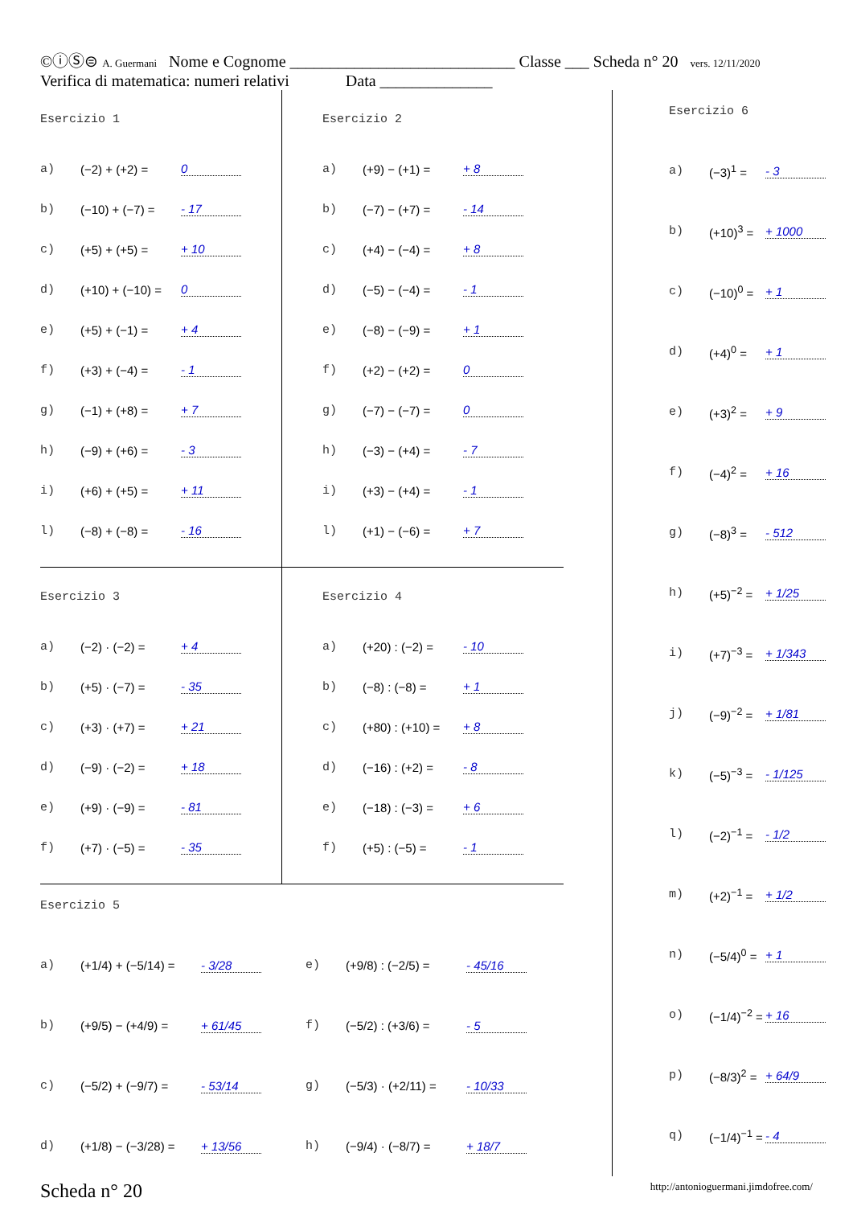©ⓘⓈ⊜ A. Guermani Nome e Cognome ____________________________ Classe ___ Scheda n° 20 vers. 12/11/2020
Verifica di matematica: numeri relativi Data ______________
Esercizio 1
a) (−2) + (+2) = 0
b) (−10) + (−7) = - 17
c) (+5) + (+5) = + 10
d) (+10) + (−10) = 0
e) (+5) + (−1) = + 4
f) (+3) + (−4) = - 1
g) (−1) + (+8) = + 7
h) (−9) + (+6) = - 3
i) (+6) + (+5) = + 11
l) (−8) + (−8) = - 16
Esercizio 2
a) (+9) − (+1) = + 8
b) (−7) − (+7) = - 14
c) (+4) − (−4) = + 8
d) (−5) − (−4) = - 1
e) (−8) − (−9) = + 1
f) (+2) − (+2) = 0
g) (−7) − (−7) = 0
h) (−3) − (+4) = - 7
i) (+3) − (+4) = - 1
l) (+1) − (−6) = + 7
Esercizio 3
a) (−2) · (−2) = + 4
b) (+5) · (−7) = - 35
c) (+3) · (+7) = + 21
d) (−9) · (−2) = + 18
e) (+9) · (−9) = - 81
f) (+7) · (−5) = - 35
Esercizio 4
a) (+20) : (−2) = - 10
b) (−8) : (−8) = + 1
c) (+80) : (+10) = + 8
d) (−16) : (+2) = - 8
e) (−18) : (−3) = + 6
f) (+5) : (−5) = - 1
Esercizio 5
a) (+1/4) + (−5/14) = - 3/28
b) (+9/5) − (+4/9) = + 61/45
c) (−5/2) + (−9/7) = - 53/14
d) (+1/8) − (−3/28) = + 13/56
e) (+9/8) : (−2/5) = - 45/16
f) (−5/2) : (+3/6) = - 5
g) (−5/3) · (+2/11) = - 10/33
h) (−9/4) · (−8/7) = + 18/7
Esercizio 6
a) (−3)<sup>1</sup> = - 3
b) (+10)<sup>3</sup> = + 1000
c) (−10)<sup>0</sup> = + 1
d) (+4)<sup>0</sup> = + 1
e) (+3)<sup>2</sup> = + 9
f) (−4)<sup>2</sup> = + 16
g) (−8)<sup>3</sup> = - 512
h) (+5)<sup>−2</sup> = + 1/25
i) (+7)<sup>−3</sup> = + 1/343
j) (−9)<sup>−2</sup> = + 1/81
k) (−5)<sup>−3</sup> = - 1/125
l) (−2)<sup>−1</sup> = - 1/2
m) (+2)<sup>−1</sup> = + 1/2
n) (−5/4)<sup>0</sup> = + 1
o) (−1/4)<sup>−2</sup> = + 16
p) (−8/3)<sup>2</sup> = + 64/9
q) (−1/4)<sup>−1</sup> = - 4
Scheda n° 20 http://antonioguermani.jimdofree.com/